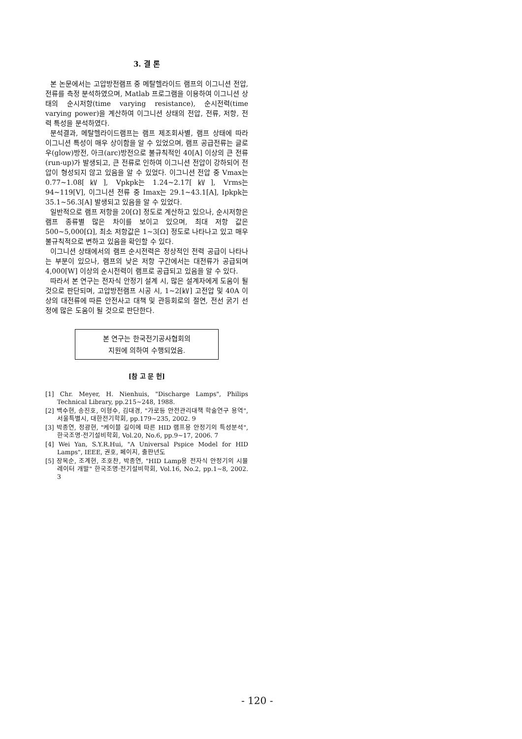3. 결 론
본 논문에서는 고압방전램프 중 메탈헬라이드 램프의 이그니션 전압, 전류를 측정 분석하였으며, Matlab 프로그램을 이용하여 이그니션 상태의 순시저항(time varying resistance), 순시전력(time varying power)을 계산하여 이그니션 상태의 전압, 전류, 저항, 전력 특성을 분석하였다.
분석결과, 메탈헬라이드램프는 램프 제조회사별, 램프 상태에 따라 이그니션 특성이 매우 상이함을 알 수 있었으며, 램프 공급전류는 글로우(glow)방전, 아크(arc)방전으로 불규칙적인 40[A] 이상의 큰 전류(run-up)가 발생되고, 큰 전류로 인하여 이그니션 전압이 강하되어 전압이 형성되지 않고 있음을 알 수 있었다. 이그니션 전압 중 Vmax는 0.77~1.08[㎸], Vpkpk는 1.24~2.17[㎸], Vrms는 94~119[V], 이그니션 전류 중 Imax는 29.1~43.1[A], Ipkpk는 35.1~56.3[A] 발생되고 있음을 알 수 있었다.
일반적으로 램프 저항을 20[Ω] 정도로 계산하고 있으나, 순시저항은 램프 종류별 많은 차이를 보이고 있으며, 최대 저항 값은 500~5,000[Ω], 최소 저항값은 1~3[Ω] 정도로 나타나고 있고 매우 불규칙적으로 변하고 있음을 확인할 수 있다.
이그니션 상태에서의 램프 순시전력은 정상적인 전력 공급이 나타나는 부분이 있으나, 램프의 낮은 저항 구간에서는 대전류가 공급되며 4,000[W] 이상의 순시전력이 램프로 공급되고 있음을 알 수 있다.
따라서 본 연구는 전자식 안정기 설계 시, 많은 설계자에게 도움이 될 것으로 판단되며, 고압방전램프 시공 시, 1~2[㎸] 고전압 및 40A 이상의 대전류에 따른 안전사고 대책 및 관등회로의 절연, 전선 굵기 선정에 많은 도움이 될 것으로 판단한다.
본 연구는 한국전기공사협회의
지원에 의하여 수행되었음.
[참 고 문 헌]
[1] Chr. Meyer, H. Nienhuis, "Discharge Lamps", Philips Technical Library, pp.215~248, 1988.
[2] 백수현, 송진호, 이형수, 김대경, "가로등 안전관리대책 학술연구 용역", 서울특별시, 대한전기학회, pp.179~235, 2002. 9
[3] 박종연, 정광현, "케이블 길이에 따른 HID 램프용 안정기의 특성분석", 한국조명·전기설비학회, Vol.20, No.6, pp.9~17, 2006. 7
[4] Wei Yan, S.Y.R.Hui, "A Universal Pspice Model for HID Lamps", IEEE, 권호, 페이지, 출판년도
[5] 장목순, 조계현, 조호찬, 박종연, "HID Lamp용 전자식 안정기의 시뮬레이터 개발" 한국조명·전기설비학회, Vol.16, No.2, pp.1~8, 2002. 3
- 120 -